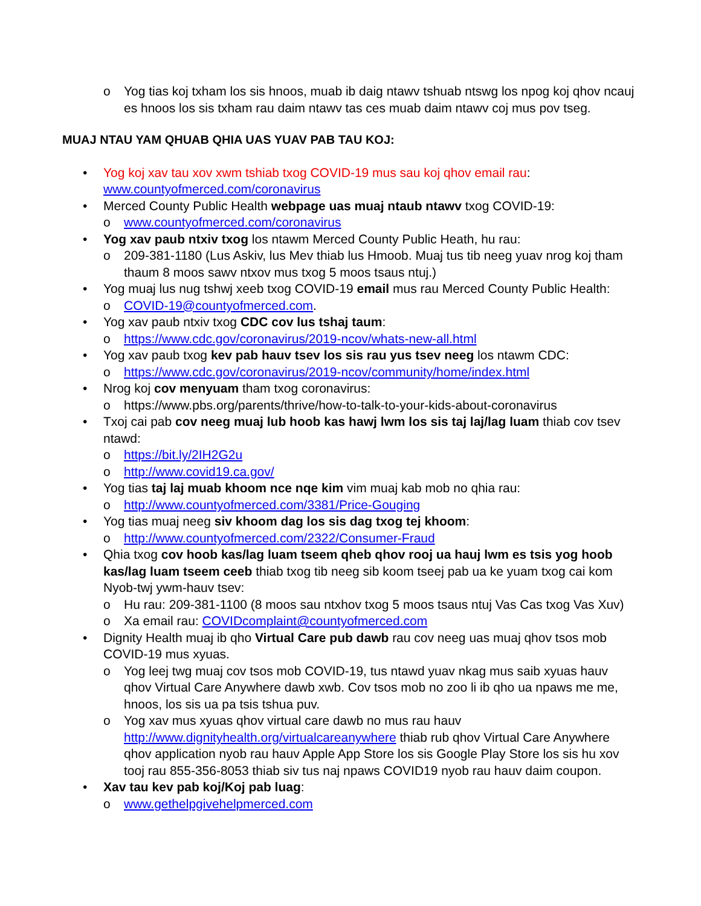o Yog tias koj txham los sis hnoos, muab ib daig ntawv tshuab ntswg los npog koj qhov ncauj es hnoos los sis txham rau daim ntawv tas ces muab daim ntawv coj mus pov tseg.
MUAJ NTAU YAM QHUAB QHIA UAS YUAV PAB TAU KOJ:
• Yog koj xav tau xov xwm tshiab txog COVID-19 mus sau koj qhov email rau: www.countyofmerced.com/coronavirus
• Merced County Public Health webpage uas muaj ntaub ntawv txog COVID-19:
o www.countyofmerced.com/coronavirus
• Yog xav paub ntxiv txog los ntawm Merced County Public Heath, hu rau:
o 209-381-1180 (Lus Askiv, lus Mev thiab lus Hmoob. Muaj tus tib neeg yuav nrog koj tham thaum 8 moos sawv ntxov mus txog 5 moos tsaus ntuj.)
• Yog muaj lus nug tshwj xeeb txog COVID-19 email mus rau Merced County Public Health:
o COVID-19@countyofmerced.com.
• Yog xav paub ntxiv txog CDC cov lus tshaj taum:
o https://www.cdc.gov/coronavirus/2019-ncov/whats-new-all.html
• Yog xav paub txog kev pab hauv tsev los sis rau yus tsev neeg los ntawm CDC:
o https://www.cdc.gov/coronavirus/2019-ncov/community/home/index.html
• Nrog koj cov menyuam tham txog coronavirus:
o https://www.pbs.org/parents/thrive/how-to-talk-to-your-kids-about-coronavirus
• Txoj cai pab cov neeg muaj lub hoob kas hawj lwm los sis taj laj/lag luam thiab cov tsev ntawd:
o https://bit.ly/2IH2G2u
o http://www.covid19.ca.gov/
• Yog tias taj laj muab khoom nce nqe kim vim muaj kab mob no qhia rau:
o http://www.countyofmerced.com/3381/Price-Gouging
• Yog tias muaj neeg siv khoom dag los sis dag txog tej khoom:
o http://www.countyofmerced.com/2322/Consumer-Fraud
• Qhia txog cov hoob kas/lag luam tseem qheb qhov rooj ua hauj lwm es tsis yog hoob kas/lag luam tseem ceeb thiab txog tib neeg sib koom tseej pab ua ke yuam txog cai kom Nyob-twj ywm-hauv tsev:
o Hu rau: 209-381-1100 (8 moos sau ntxhov txog 5 moos tsaus ntuj Vas Cas txog Vas Xuv)
o Xa email rau: COVIDcomplaint@countyofmerced.com
• Dignity Health muaj ib qho Virtual Care pub dawb rau cov neeg uas muaj qhov tsos mob COVID-19 mus xyuas.
o Yog leej twg muaj cov tsos mob COVID-19, tus ntawd yuav nkag mus saib xyuas hauv qhov Virtual Care Anywhere dawb xwb. Cov tsos mob no zoo li ib qho ua npaws me me, hnoos, los sis ua pa tsis tshua puv.
o Yog xav mus xyuas qhov virtual care dawb no mus rau hauv http://www.dignityhealth.org/virtualcareanywhere thiab rub qhov Virtual Care Anywhere qhov application nyob rau hauv Apple App Store los sis Google Play Store los sis hu xov tooj rau 855-356-8053 thiab siv tus naj npaws COVID19 nyob rau hauv daim coupon.
• Xav tau kev pab koj/Koj pab luag:
o www.gethelpgivehelpmerced.com